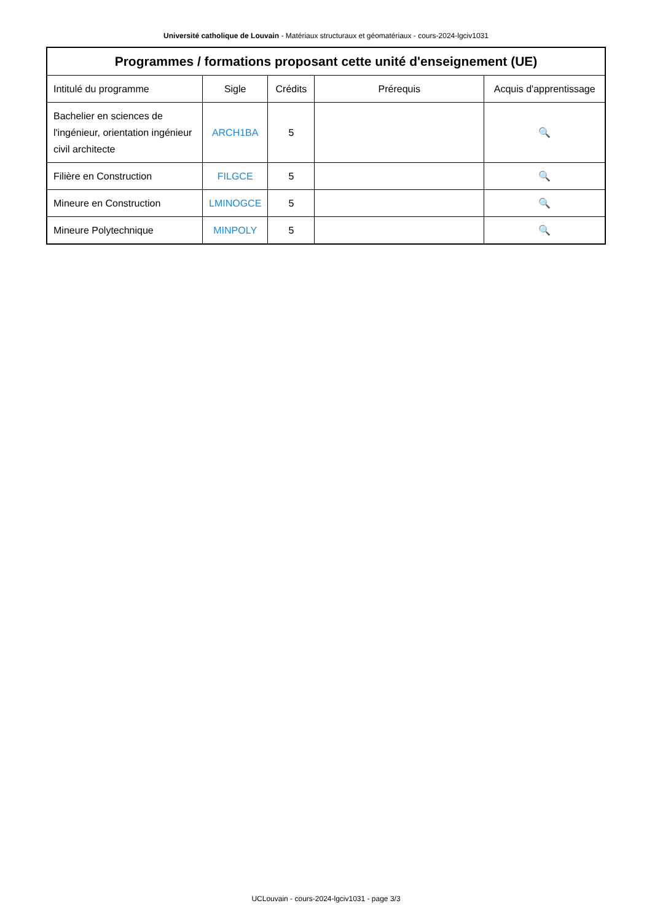Université catholique de Louvain - Matériaux structuraux et géomatériaux - cours-2024-lgciv1031
| Programmes / formations proposant cette unité d'enseignement (UE) | | | | |
| --- | --- | --- | --- | --- |
| Intitulé du programme | Sigle | Crédits | Prérequis | Acquis d'apprentissage |
| Bachelier en sciences de l'ingénieur, orientation ingénieur civil architecte | ARCH1BA | 5 | | 🔍 |
| Filière en Construction | FILGCE | 5 | | 🔍 |
| Mineure en Construction | LMINOGCE | 5 | | 🔍 |
| Mineure Polytechnique | MINPOLY | 5 | | 🔍 |
UCLouvain - cours-2024-lgciv1031 - page 3/3